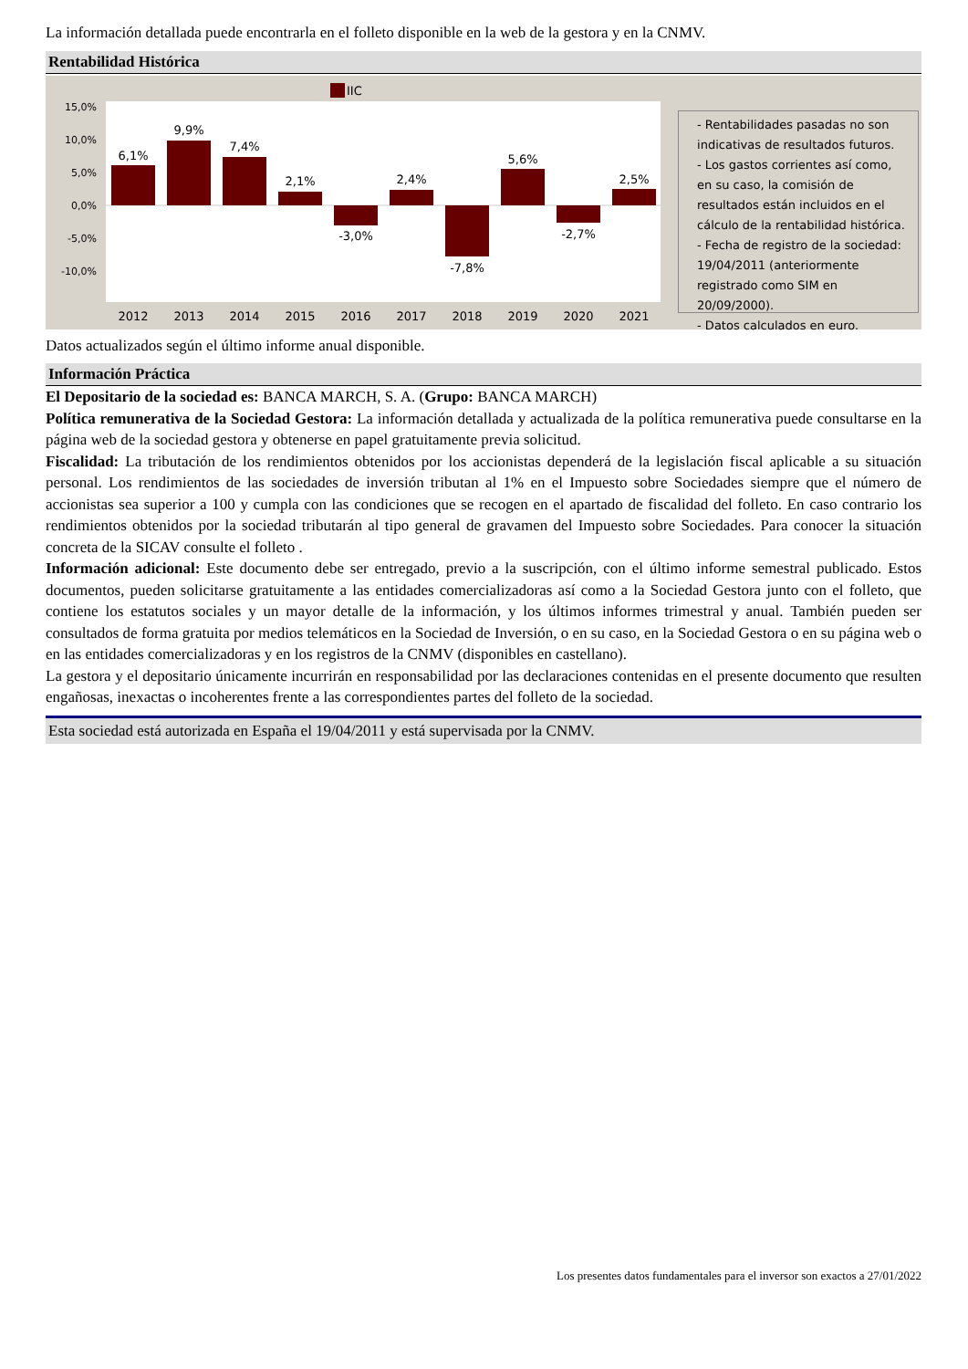La información detallada puede encontrarla en el folleto disponible en la web de la gestora y en la CNMV.
Rentabilidad Histórica
IIC
15,0%
10,0%
5,0%
0,0%
-5,0%
-10,0%
6,1%
9,9%
7,4%
2,1%
-3,0%
2,4%
-7,8%
5,6%
-2,7%
2,5%
2012
2013
2014
2015
2016
2017
2018
2019
2020
2021
- Rentabilidades pasadas no son indicativas de resultados futuros.
- Los gastos corrientes así como, en su caso, la comisión de resultados están incluidos en el cálculo de la rentabilidad histórica.
- Fecha de registro de la sociedad: 19/04/2011 (anteriormente registrado como SIM en 20/09/2000).
- Datos calculados en euro.
Datos actualizados según el último informe anual disponible.
Información Práctica
El Depositario de la sociedad es: BANCA MARCH, S. A. (Grupo: BANCA MARCH)
Política remunerativa de la Sociedad Gestora: La información detallada y actualizada de la política remunerativa puede consultarse en la página web de la sociedad gestora y obtenerse en papel gratuitamente previa solicitud.
Fiscalidad: La tributación de los rendimientos obtenidos por los accionistas dependerá de la legislación fiscal aplicable a su situación personal. Los rendimientos de las sociedades de inversión tributan al 1% en el Impuesto sobre Sociedades siempre que el número de accionistas sea superior a 100 y cumpla con las condiciones que se recogen en el apartado de fiscalidad del folleto. En caso contrario los rendimientos obtenidos por la sociedad tributarán al tipo general de gravamen del Impuesto sobre Sociedades. Para conocer la situación concreta de la SICAV consulte el folleto .
Información adicional: Este documento debe ser entregado, previo a la suscripción, con el último informe semestral publicado. Estos documentos, pueden solicitarse gratuitamente a las entidades comercializadoras así como a la Sociedad Gestora junto con el folleto, que contiene los estatutos sociales y un mayor detalle de la información, y los últimos informes trimestral y anual. También pueden ser consultados de forma gratuita por medios telemáticos en la Sociedad de Inversión, o en su caso, en la Sociedad Gestora o en su página web o en las entidades comercializadoras y en los registros de la CNMV (disponibles en castellano).
La gestora y el depositario únicamente incurrirán en responsabilidad por las declaraciones contenidas en el presente documento que resulten engañosas, inexactas o incoherentes frente a las correspondientes partes del folleto de la sociedad.
Esta sociedad está autorizada en España el 19/04/2011 y está supervisada por la CNMV.
Los presentes datos fundamentales para el inversor son exactos a 27/01/2022